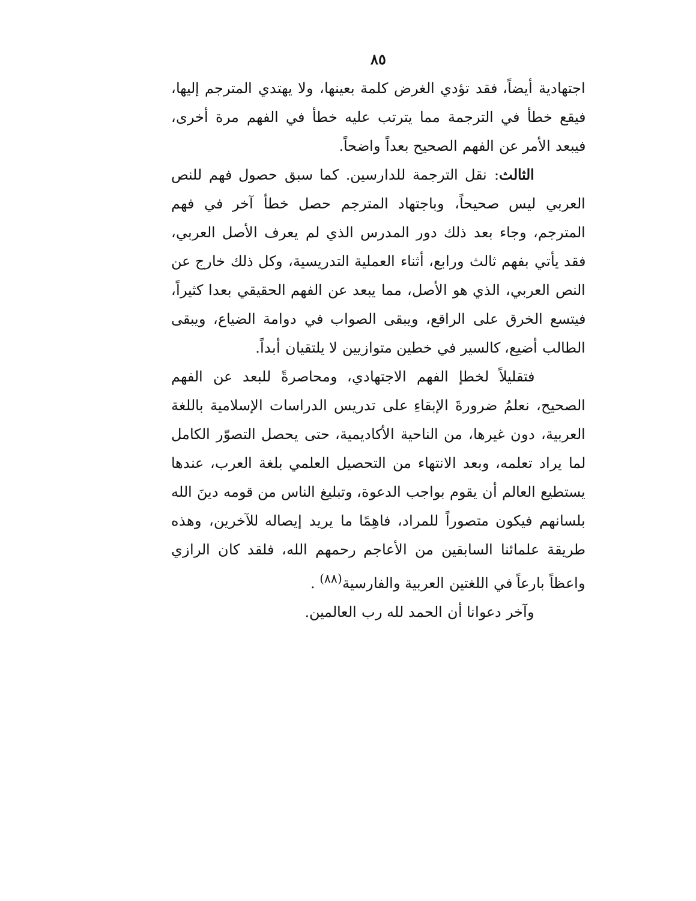٨٥
اجتهادية أيضاً، فقد تؤدي الغرض كلمة بعينها، ولا يهتدي المترجم إليها، فيقع خطأ في الترجمة مما يترتب عليه خطأ في الفهم مرة أخرى، فيبعد الأمر عن الفهم الصحيح بعداً واضحاً.
الثالث: نقل الترجمة للدارسين. كما سبق حصول فهم للنص العربي ليس صحيحاً، وباجتهاد المترجم حصل خطأ آخر في فهم المترجم، وجاء بعد ذلك دور المدرس الذي لم يعرف الأصل العربي، فقد يأتي بفهم ثالث ورابع، أثناء العملية التدريسية، وكل ذلك خارج عن النص العربي، الذي هو الأصل، مما يبعد عن الفهم الحقيقي بعدا كثيراً، فيتسع الخرق على الراقع، ويبقى الصواب في دوامة الضياع، ويبقى الطالب أضيع، كالسير في خطين متوازيين لا يلتقيان أبداً.
فتقليلاً لخطإ الفهم الاجتهادي، ومحاصرةً للبعد عن الفهم الصحيح، نعلمُ ضرورةَ الإبقاءِ على تدريس الدراسات الإسلامية باللغة العربية، دون غيرها، من الناحية الأكاديمية، حتى يحصل التصوّر الكامل لما يراد تعلمه، وبعد الانتهاء من التحصيل العلمي بلغة العرب، عندها يستطيع العالم أن يقوم بواجب الدعوة، وتبليغ الناس من قومه دينَ الله بلسانهم فيكون متصوراً للمراد، فاهِمًا ما يريد إيصاله للآخرين، وهذه طريقة علمائنا السابقين من الأعاجم رحمهم الله، فلقد كان الرازي واعظاً بارعاً في اللغتين العربية والفارسية<sup>(٨٨)</sup> .
وآخر دعوانا أن الحمد لله رب العالمين.